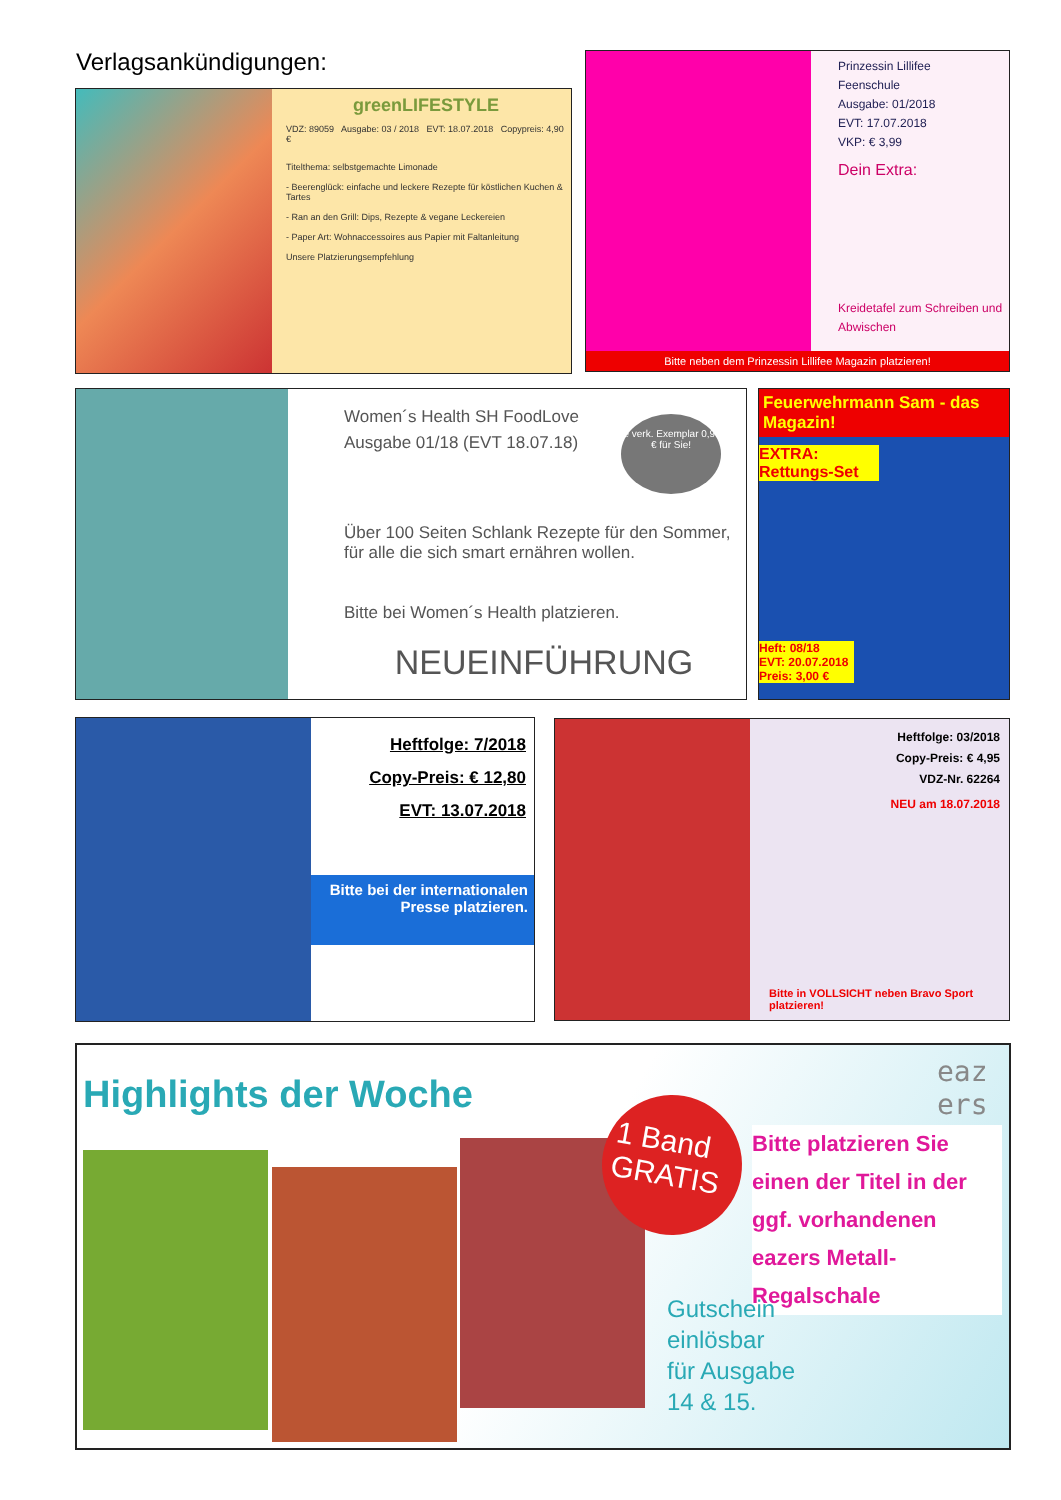Verlagsankündigungen:
greenLIFESTYLE
VDZ: 89059 Ausgabe: 03 / 2018 EVT: 18.07.2018 Copypreis: 4,90 €
Titelthema: selbstgemachte Limonade
- Beerenglück: einfache und leckere Rezepte für köstlichen Kuchen & Tartes
- Ran an den Grill: Dips, Rezepte & vegane Leckereien
- Paper Art: Wohnaccessoires aus Papier mit Faltanleitung
Unsere Platzierungsempfehlung
Prinzessin Lillifee
Feenschule
Ausgabe: 01/2018
EVT: 17.07.2018
VKP: € 3,99
Dein Extra:
Kreidetafel zum Schreiben und Abwischen
Bitte neben dem Prinzessin Lillifee Magazin platzieren!
Women´s Health SH FoodLove
Ausgabe 01/18 (EVT 18.07.18)
Über 100 Seiten Schlank Rezepte für den Sommer, für alle die sich smart ernähren wollen.
Bitte bei Women´s Health platzieren.
NEUEINFÜHRUNG
je verk. Exemplar 0,93 € für Sie!
Feuerwehrmann Sam - das Magazin!
EXTRA: Rettungs-Set
Heft: 08/18
EVT: 20.07.2018
Preis: 3,00 €
Heftfolge: 7/2018
Copy-Preis: € 12,80
EVT: 13.07.2018
Bitte bei der internationalen Presse platzieren.
Heftfolge: 03/2018
Copy-Preis: € 4,95
VDZ-Nr. 62264
NEU am 18.07.2018
Bitte in VOLLSICHT neben Bravo Sport platzieren!
Highlights der Woche
eaz ers
1 Band GRATIS
Bitte platzieren Sie einen der Titel in der ggf. vorhandenen eazers Metall-Regalschale
Gutschein
einlösbar
für Ausgabe
14 & 15.